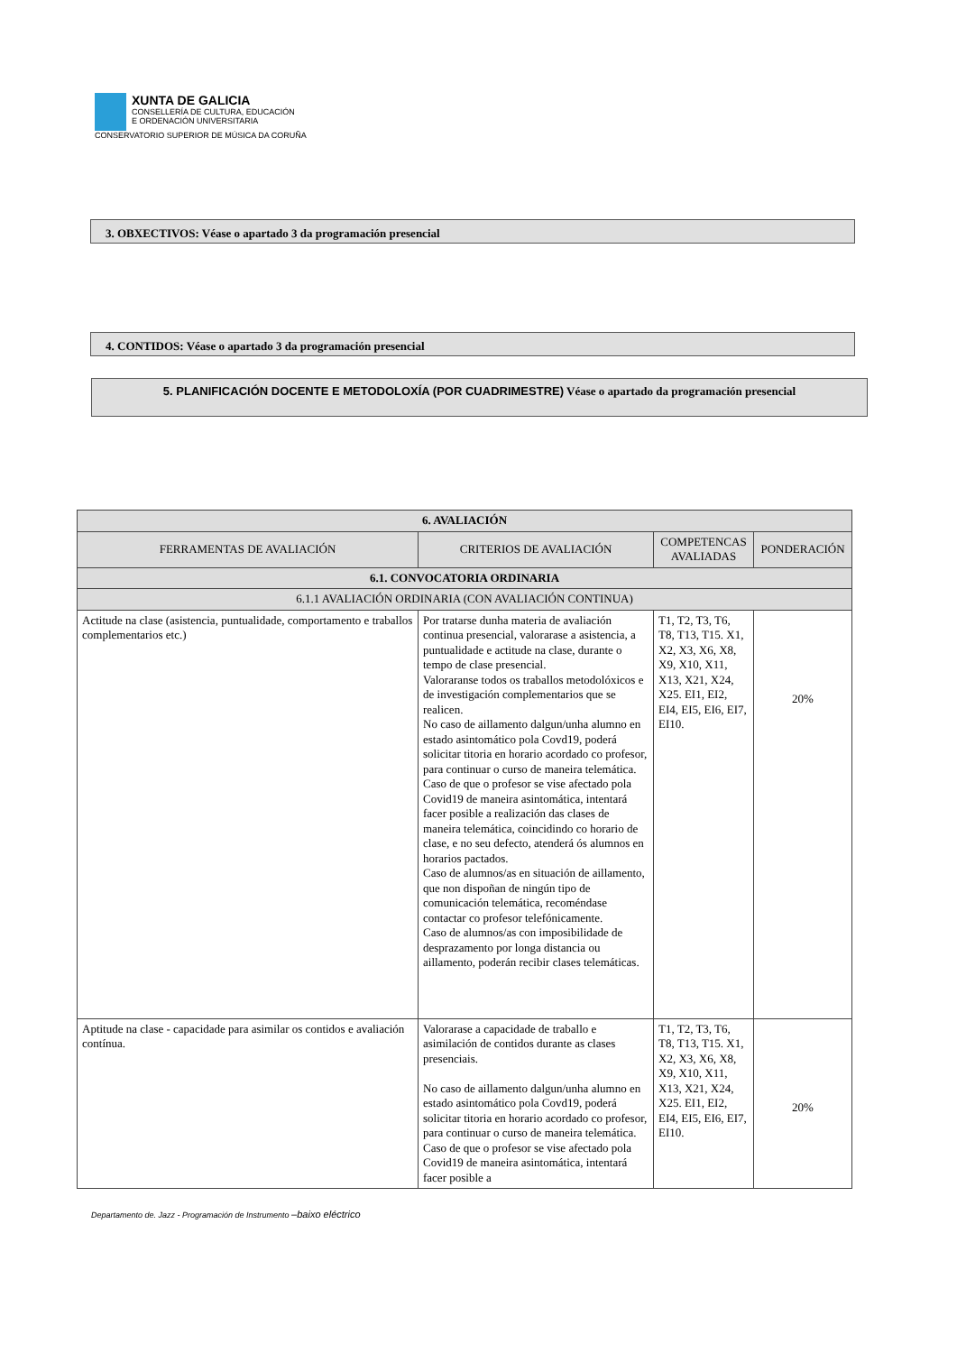XUNTA DE GALICIA
CONSELLERÍA DE CULTURA, EDUCACIÓN
E ORDENACIÓN UNIVERSITARIA
CONSERVATORIO SUPERIOR DE MÚSICA DA CORUÑA
3. OBXECTIVOS: Véase o apartado 3 da programación presencial
4. CONTIDOS: Véase o apartado 3 da programación presencial
5. PLANIFICACIÓN DOCENTE E METODOLOXÍA (POR CUADRIMESTRE) Véase o apartado da programación presencial
| 6. AVALIACIÓN | | | |
| --- | --- | --- | --- |
| FERRAMENTAS DE AVALIACIÓN | CRITERIOS DE AVALIACIÓN | COMPETENCAS AVALIADAS | PONDERACIÓN |
| 6.1. CONVOCATORIA ORDINARIA | | | |
| 6.1.1 AVALIACIÓN ORDINARIA (CON AVALIACIÓN CONTINUA) | | | |
| Actitude na clase (asistencia, puntualidade, comportamento e traballos complementarios etc.) | Por tratarse dunha materia de avaliación continua presencial, valorarase a asistencia, a puntualidade e actitude na clase, durante o tempo de clase presencial. Valoraranse todos os traballos metodolóxicos e de investigación complementarios que se realicen. No caso de aillamento dalgun/unha alumno en estado asintomático pola Covd19, poderá solicitar titoria en horario acordado co profesor, para continuar o curso de maneira telemática. Caso de que o profesor se vise afectado pola Covid19 de maneira asintomática, intentará facer posible a realización das clases de maneira telemática, coincidindo co horario de clase, e no seu defecto, atenderá ós alumnos en horarios pactados. Caso de alumnos/as en situación de aillamento, que non dispoñan de ningún tipo de comunicación telemática, recoméndase contactar co profesor telefónicamente. Caso de alumnos/as con imposibilidade de desprazamento por longa distancia ou aillamento, poderán recibir clases telemáticas. | T1, T2, T3, T6, T8, T13, T15. X1, X2, X3, X6, X8, X9, X10, X11, X13, X21, X24, X25. EI1, EI2, EI4, EI5, EI6, EI7, EI10. | 20% |
| Aptitude na clase - capacidade para asimilar os contidos e avaliación contínua. | Valorarase a capacidade de traballo e asimilación de contidos durante as clases presenciais. No caso de aillamento dalgun/unha alumno en estado asintomático pola Covd19, poderá solicitar titoria en horario acordado co profesor, para continuar o curso de maneira telemática. Caso de que o profesor se vise afectado pola Covid19 de maneira asintomática, intentará facer posible a | T1, T2, T3, T6, T8, T13, T15. X1, X2, X3, X6, X8, X9, X10, X11, X13, X21, X24, X25. EI1, EI2, EI4, EI5, EI6, EI7, EI10. | 20% |
Departamento de. Jazz - Programación de Instrumento –baixo eléctrico